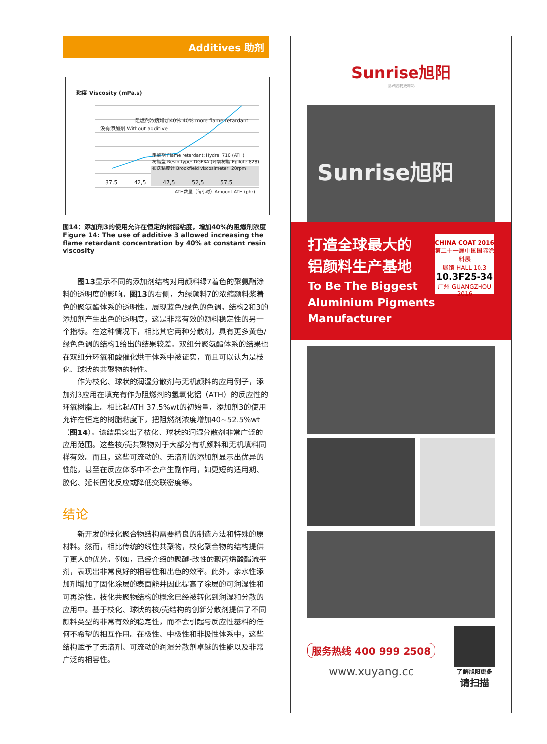Additives 助剂
粘度 Viscosity (mPa.s)
阻燃剂浓度增加40% 40% more flame retardant
没有添加剂 Without additive
阻燃剂 Flame retardant: Hydral 710 (ATH)
树脂型 Resin type: DGEBA (环氧树脂 Epilote 828)
布氏粘度计 Brookfield viscosimeter: 20rpm
37,5 42,5 47,5 52,5 57,5
ATH数量（每小时）Amount ATH (phr)
图14：添加剂3的使用允许在恒定的树脂粘度，增加40%的阻燃剂浓度
Figure 14: The use of additive 3 allowed increasing the flame retardant concentration by 40% at constant resin viscosity
图13显示不同的添加剂结构对用颜料绿7着色的聚氨酯涂料的透明度的影响。图13的右侧，为绿颜料7的浓缩颜料浆着色的聚氨酯体系的透明性。展现蓝色/绿色的色调，结构2和3的添加剂产生出色的透明度，这是非常有效的颜料稳定性的另一个指标。在这种情况下，相比其它两种分散剂，具有更多黄色/绿色色调的结构1给出的结果较差。双组分聚氨酯体系的结果也在双组分环氧和酸催化烘干体系中被证实，而且可以认为是枝化、球状的共聚物的特性。
作为枝化、球状的润湿分散剂与无机颜料的应用例子，添加剂3应用在填充有作为阻燃剂的氢氧化铝（ATH）的反应性的环氧树脂上。相比起ATH 37.5%wt的初始量，添加剂3的使用允许在恒定的树脂粘度下，把阻燃剂浓度增加40~52.5%wt（图14）。该结果突出了枝化、球状的润湿分散剂非常广泛的应用范围。这些核/壳共聚物对于大部分有机颜料和无机填料同样有效。而且，这些可流动的、无溶剂的添加剂显示出优异的性能，甚至在反应体系中不会产生副作用，如更短的适用期、胶化、延长固化反应或降低交联密度等。
结论
新开发的枝化聚合物结构需要精良的制造方法和特殊的原材料。然而，相比传统的线性共聚物，枝化聚合物的结构提供了更大的优势。例如，已经介绍的聚醚-改性的聚丙烯酸酯流平剂，表现出非常良好的相容性和出色的效率。此外，亲水性添加剂增加了固化涂层的表面能并因此提高了涂层的可润湿性和可再涂性。枝化共聚物结构的概念已经被转化到润湿和分散的应用中。基于枝化、球状的核/壳结构的创新分散剂提供了不同颜料类型的非常有效的稳定性，而不会引起与反应性基料的任何不希望的相互作用。在极性、中极性和非极性体系中，这些结构赋予了无溶剂、可流动的润湿分散剂卓越的性能以及非常广泛的相容性。
Sunrise旭阳
世界因我更精彩
Sunrise旭阳
CHINA COAT 2016
第二十一届中国国际涂料展
展馆 HALL 10.3
10.3F25-34
广州 GUANGZHOU 2016
打造全球最大的
铝颜料生产基地
To Be The Biggest
Aluminium Pigments
Manufacturer
服务热线 400 999 2508
www.xuyang.cc
了解旭阳更多
请扫描